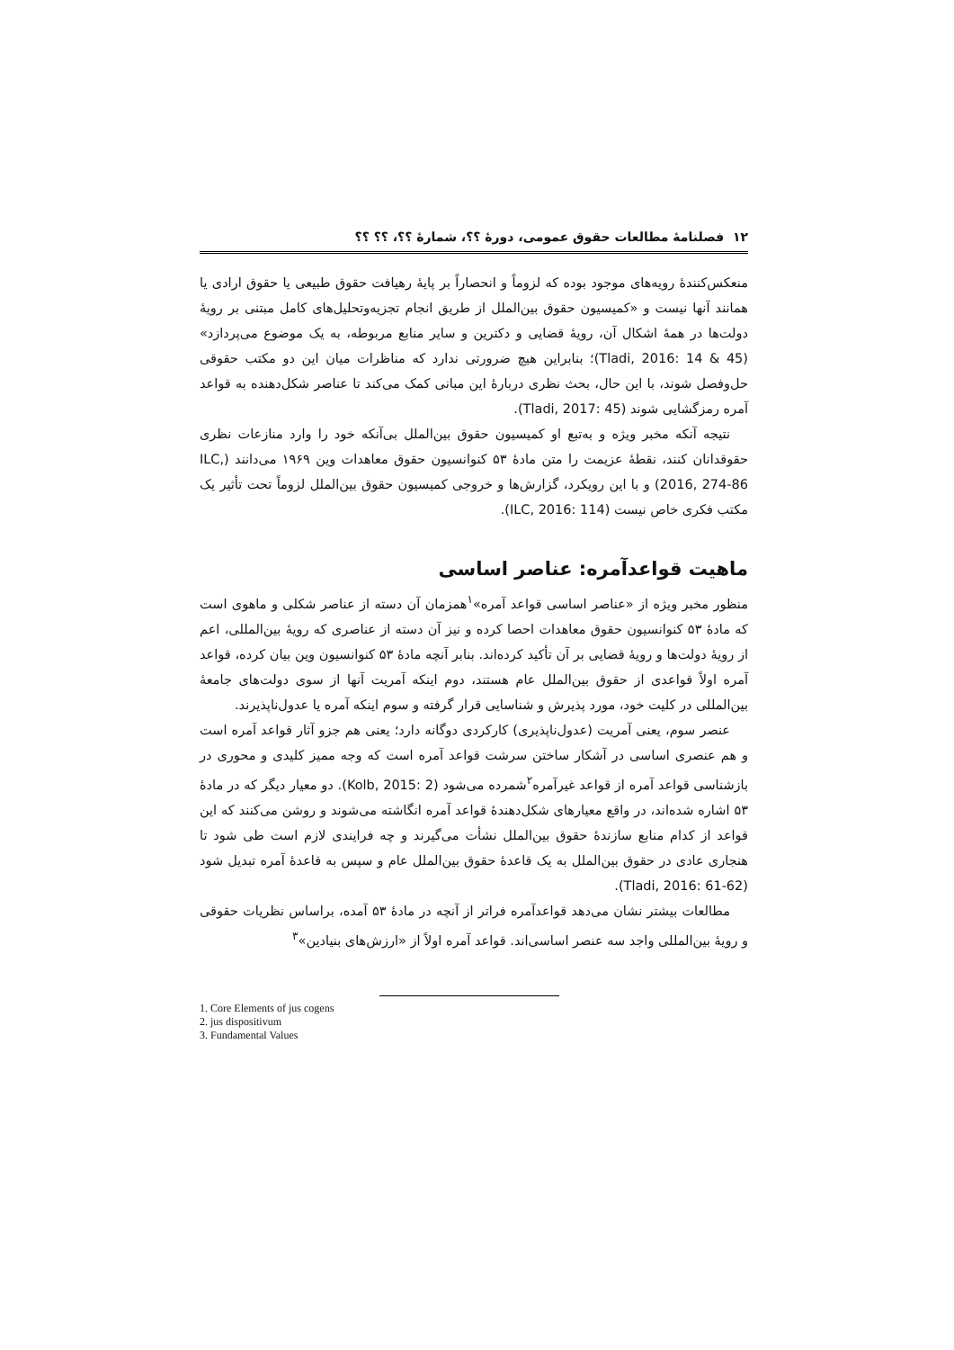۱۲ فصلنامهٔ مطالعات حقوق عمومی، دورهٔ ؟؟، شمارهٔ ؟؟، ؟؟ ؟؟
منعکس‌کنندهٔ رویه‌های موجود بوده که لزوماً و انحصاراً بر پایهٔ رهیافت حقوق طبیعی یا حقوق ارادی یا همانند آنها نیست و «کمیسیون حقوق بین‌الملل از طریق انجام تجزیه‌وتحلیل‌های کامل مبتنی بر رویهٔ دولت‌ها در همهٔ اشکال آن، رویهٔ قضایی و دکترین و سایر منابع مربوطه، به یک موضوع می‌پردازد» (Tladi, 2016: 14 & 45)؛ بنابراین هیچ ضرورتی ندارد که مناظرات میان این دو مکتب حقوقی حل‌وفصل شوند، با این حال، بحث نظری دربارهٔ این مبانی کمک می‌کند تا عناصر شکل‌دهنده به قواعد آمره رمزگشایی شوند (Tladi, 2017: 45).
نتیجه آنکه مخبر ویژه و به‌تبع او کمیسیون حقوق بین‌الملل بی‌آنکه خود را وارد منازعات نظری حقوقدانان کنند، نقطهٔ عزیمت را متن مادهٔ ۵۳ کنوانسیون حقوق معاهدات وین ۱۹۶۹ می‌دانند (ILC, 2016, 274-86) و با این رویکرد، گزارش‌ها و خروجی کمیسیون حقوق بین‌الملل لزوماً تحت تأثیر یک مکتب فکری خاص نیست (ILC, 2016: 114).
ماهیت قواعدآمره: عناصر اساسی
منظور مخبر ویژه از «عناصر اساسی قواعد آمره»<sup>۱</sup>همزمان آن دسته از عناصر شکلی و ماهوی است که مادهٔ ۵۳ کنوانسیون حقوق معاهدات احصا کرده و نیز آن دسته از عناصری که رویهٔ بین‌المللی، اعم از رویهٔ دولت‌ها و رویهٔ قضایی بر آن تأکید کرده‌اند. بنابر آنچه مادهٔ ۵۳ کنوانسیون وین بیان کرده، قواعد آمره اولاً قواعدی از حقوق بین‌الملل عام هستند، دوم اینکه آمریت آنها از سوی دولت‌های جامعهٔ بین‌المللی در کلیت خود، مورد پذیرش و شناسایی قرار گرفته و سوم اینکه آمره یا عدول‌ناپذیرند.
عنصر سوم، یعنی آمریت (عدول‌ناپذیری) کارکردی دوگانه دارد؛ یعنی هم جزو آثار قواعد آمره است و هم عنصری اساسی در آشکار ساختن سرشت قواعد آمره است که وجه ممیز کلیدی و محوری در بازشناسی قواعد آمره از قواعد غیرآمره<sup>۲</sup>شمرده می‌شود (Kolb, 2015: 2). دو معیار دیگر که در مادهٔ ۵۳ اشاره شده‌اند، در واقع معیارهای شکل‌دهندهٔ قواعد آمره انگاشته می‌شوند و روشن می‌کنند که این قواعد از کدام منابع سازندهٔ حقوق بین‌الملل نشأت می‌گیرند و چه فرایندی لازم است طی شود تا هنجاری عادی در حقوق بین‌الملل به یک قاعدهٔ حقوق بین‌الملل عام و سپس به قاعدهٔ آمره تبدیل شود (Tladi, 2016: 61-62).
مطالعات بیشتر نشان می‌دهد قواعدآمره فراتر از آنچه در مادهٔ ۵۳ آمده، براساس نظریات حقوقی و رویهٔ بین‌المللی واجد سه عنصر اساسی‌اند. قواعد آمره اولاً از «ارزش‌های بنیادین»<sup>۳</sup>
1. Core Elements of jus cogens
2. jus dispositivum
3. Fundamental Values